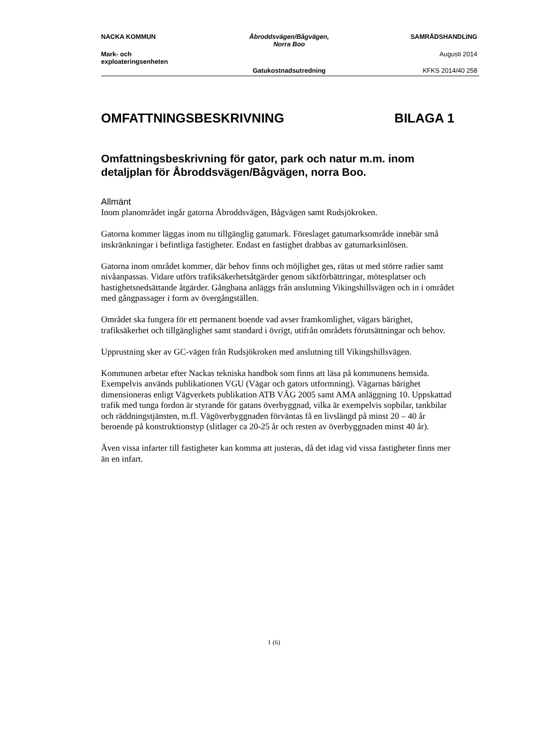| NACKA KOMMUN | Åbroddsvägen/Bågvägen, Norra Boo | SAMRÅDSHANDLING |
| Mark- och exploateringsenheten | | Augusti 2014 |
| | Gatukostnadsutredning | KFKS 2014/40 258 |
OMFATTNINGSBESKRIVNING BILAGA 1
Omfattningsbeskrivning för gator, park och natur m.m. inom detaljplan för Åbroddsvägen/Bågvägen, norra Boo.
Allmänt
Inom planområdet ingår gatorna Åbroddsvägen, Bågvägen samt Rudsjökroken.
Gatorna kommer läggas inom nu tillgänglig gatumark. Föreslaget gatumarksområde innebär små inskränkningar i befintliga fastigheter. Endast en fastighet drabbas av gatumarksinlösen.
Gatorna inom området kommer, där behov finns och möjlighet ges, rätas ut med större radier samt nivåanpassas. Vidare utförs trafiksäkerhetsåtgärder genom siktförbättringar, mötesplatser och hastighetsnedsättande åtgärder. Gångbana anläggs från anslutning Vikingshillsvägen och in i området med gångpassager i form av övergångställen.
Området ska fungera för ett permanent boende vad avser framkomlighet, vägars bärighet, trafiksäkerhet och tillgänglighet samt standard i övrigt, utifrån områdets förutsättningar och behov.
Upprustning sker av GC-vägen från Rudsjökroken med anslutning till Vikingshillsvägen.
Kommunen arbetar efter Nackas tekniska handbok som finns att läsa på kommunens hemsida. Exempelvis används publikationen VGU (Vägar och gators utformning). Vägarnas bärighet dimensioneras enligt Vägverkets publikation ATB VÄG 2005 samt AMA anläggning 10. Uppskattad trafik med tunga fordon är styrande för gatans överbyggnad, vilka är exempelvis sopbilar, tankbilar och räddningstjänsten, m.fl. Vägöverbyggnaden förväntas få en livslängd på minst 20 – 40 år beroende på konstruktionstyp (slitlager ca 20-25 år och resten av överbyggnaden minst 40 år).
Även vissa infarter till fastigheter kan komma att justeras, då det idag vid vissa fastigheter finns mer än en infart.
1 (6)